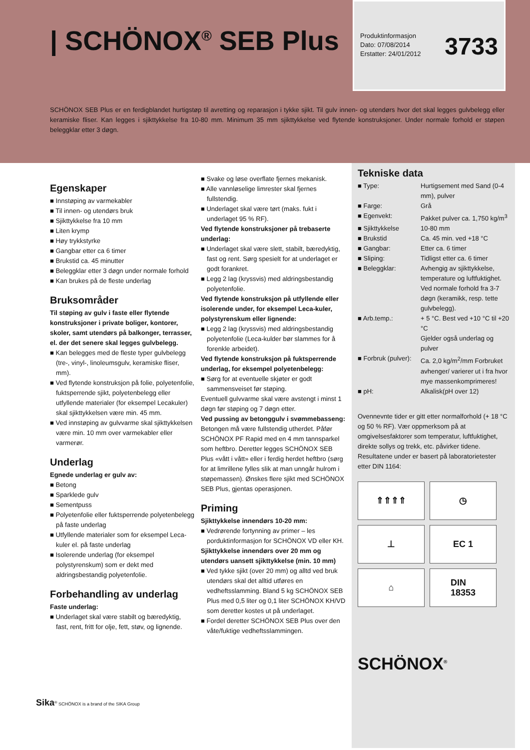| SCHÖNOX<sup>®</sup> SEB Plus
Produktinformasjon
Dato: 07/08/2014
Erstatter: 24/01/2012
3733
SCHÖNOX SEB Plus er en ferdigblandet hurtigstøp til avretting og reparasjon i tykke sjikt. Til gulv innen- og utendørs hvor det skal legges gulvbelegg eller keramiske fliser. Kan legges i sjikttykkelse fra 10-80 mm. Minimum 35 mm sjikttykkelse ved flytende konstruksjoner. Under normale forhold er støpen beleggklar etter 3 døgn.
Egenskaper
■ Innstøping av varmekabler
■ Til innen- og utendørs bruk
■ Sjikttykkelse fra 10 mm
■ Liten krymp
■ Høy trykkstyrke
■ Gangbar etter ca 6 timer
■ Brukstid ca. 45 minutter
■ Beleggklar etter 3 døgn under normale forhold
■ Kan brukes på de fleste underlag
Bruksområder
Til støping av gulv i faste eller flytende konstruksjoner i private boliger, kontorer, skoler, samt utendørs på balkonger, terrasser, el. der det senere skal legges gulvbelegg.
■ Kan belegges med de fleste typer gulvbelegg (tre-, vinyl-, linoleumsgulv, keramiske fliser, mm).
■ Ved flytende konstruksjon på folie, polyetenfolie, fuktsperrende sjikt, polyetenbelegg eller utfyllende materialer (for eksempel Lecakuler) skal sjikttykkelsen være min. 45 mm.
■ Ved innstøping av gulvvarme skal sjikttykkelsen være min. 10 mm over varmekabler eller varmerør.
Underlag
Egnede underlag er gulv av:
■ Betong
■ Sparklede gulv
■ Sementpuss
■ Polyetenfolie eller fuktsperrende polyetenbelegg på faste underlag
■ Utfyllende materialer som for eksempel Leca-kuler el. på faste underlag
■ Isolerende underlag (for eksempel polystyrenskum) som er dekt med aldringsbestandig polyetenfolie.
Forbehandling av underlag
Faste underlag:
■ Underlaget skal være stabilt og bæredyktig, fast, rent, fritt for olje, fett, støv, og lignende.
■ Svake og løse overflate fjernes mekanisk.
■ Alle vannløselige limrester skal fjernes fullstendig.
■ Underlaget skal være tørt (maks. fukt i underlaget 95 % RF).
Ved flytende konstruksjoner på trebaserte underlag:
■ Underlaget skal være slett, stabilt, bæredyktig, fast og rent. Sørg spesielt for at underlaget er godt forankret.
■ Legg 2 lag (kryssvis) med aldringsbestandig polyetenfolie.
Ved flytende konstruksjon på utfyllende eller isolerende under, for eksempel Leca-kuler, polystyrenskum eller lignende:
■ Legg 2 lag (kryssvis) med aldringsbestandig polyetenfolie (Leca-kulder bør slammes for å forenkle arbeidet).
Ved flytende konstruksjon på fuktsperrende underlag, for eksempel polyetenbelegg:
■ Sørg for at eventuelle skjøter er godt sammensveiset før støping.
Eventuell gulvvarme skal være avstengt i minst 1 døgn før støping og 7 døgn etter.
Ved pussing av betonggulv i svømmebasseng: Betongen må være fullstendig utherdet. Påfør SCHÖNOX PF Rapid med en 4 mm tannsparkel som heftbro. Deretter legges SCHÖNOX SEB Plus «vått i vått» eller i ferdig herdet heftbro (sørg for at limrillene fylles slik at man unngår hulrom i støpemassen). Ønskes flere sjikt med SCHÖNOX SEB Plus, gjentas operasjonen.
Priming
Sjikttykkelse innendørs 10-20 mm:
■ Vedrørende fortynning av primer – les porduktinformasjon for SCHÖNOX VD eller KH.
Sjikttykkelse innendørs over 20 mm og utendørs uansett sjikttykkelse (min. 10 mm)
■ Ved tykke sjikt (over 20 mm) og alltd ved bruk utendørs skal det alltid utføres en vedheftsslamming. Bland 5 kg SCHÖNOX SEB Plus med 0,5 liter og 0,1 liter SCHÖNOX KH/VD som deretter kostes ut på underlaget.
■ Fordel deretter SCHÖNOX SEB Plus over den våte/fuktige vedheftsslammingen.
Tekniske data
| ■ Type: | Hurtigsement med Sand (0-4 mm), pulver |
| ■ Farge: | Grå |
| ■ Egenvekt: | Pakket pulver ca. 1,750 kg/m<sup>3</sup> |
| ■ Sjikttykkelse | 10-80 mm |
| ■ Brukstid | Ca. 45 min. ved +18 °C |
| ■ Gangbar: | Etter ca. 6 timer |
| ■ Sliping: | Tidligst etter ca. 6 timer |
| ■ Beleggklar: | Avhengig av sjikttykkelse, temperature og luftfuktighet. Ved normale forhold fra 3-7 døgn (keramikk, resp. tette gulvbelegg). |
| ■ Arb.temp.: | + 5 °C. Best ved +10 °C til +20 °C Gjelder også underlag og pulver |
| ■ Forbruk (pulver): | Ca. 2,0 kg/m<sup>2</sup>/mm Forbruket avhenger/ varierer ut i fra hvor mye massenkomprimeres! |
| ■ pH: | Alkalisk(pH over 12) |
Ovennevnte tider er gitt etter normalforhold (+ 18 °C og 50 % RF). Vær oppmerksom på at omgivelsesfaktorer som temperatur, luftfuktighet, direkte sollys og trekk, etc. påvirker tidene.
Resultatene under er basert på laboratorietester etter DIN 1164:
⇑⇑⇑⇑
◷
⊥
EC 1
⌂
DIN
18353
SCHÖNOX<sup>®</sup>
Sika<sup>®</sup> SCHÖNOX is a brand of the SIKA Group